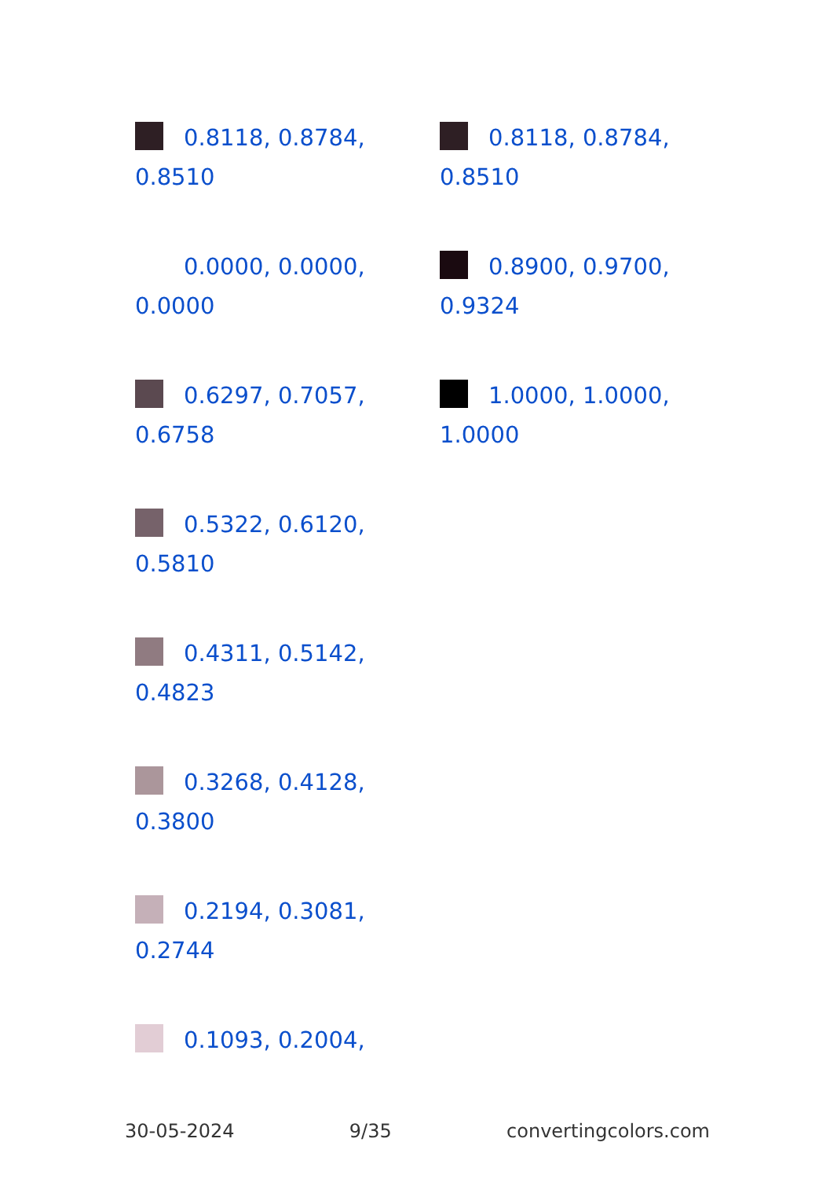0.8118, 0.8784, 0.8510
0.0000, 0.0000, 0.0000
0.6297, 0.7057, 0.6758
0.5322, 0.6120, 0.5810
0.4311, 0.5142, 0.4823
0.3268, 0.4128, 0.3800
0.2194, 0.3081, 0.2744
0.1093, 0.2004,
0.8118, 0.8784, 0.8510
0.8900, 0.9700, 0.9324
1.0000, 1.0000, 1.0000
30-05-2024 9/35 convertingcolors.com